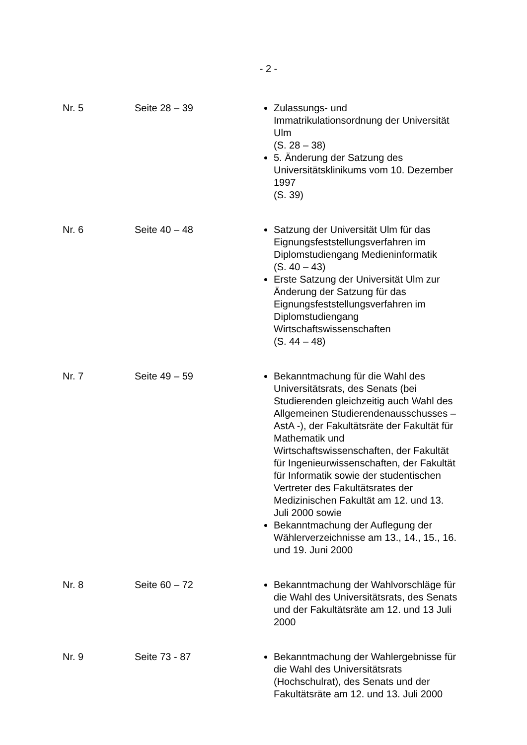- 2 -
| Nr. 5 | Seite 28 – 39 | Zulassungs- und Immatrikulationsordnung der Universität Ulm (S. 28 – 38) 5. Änderung der Satzung des Universitätsklinikums vom 10. Dezember 1997 (S. 39) |
| Nr. 6 | Seite 40 – 48 | Satzung der Universität Ulm für das Eignungsfeststellungsverfahren im Diplomstudiengang Medieninformatik (S. 40 – 43) Erste Satzung der Universität Ulm zur Änderung der Satzung für das Eignungsfeststellungsverfahren im Diplomstudiengang Wirtschaftswissenschaften (S. 44 – 48) |
| Nr. 7 | Seite 49 – 59 | Bekanntmachung für die Wahl des Universitätsrats, des Senats (bei Studierenden gleichzeitig auch Wahl des Allgemeinen Studierendenausschusses – AstA -), der Fakultätsräte der Fakultät für Mathematik und Wirtschaftswissenschaften, der Fakultät für Ingenieurwissenschaften, der Fakultät für Informatik sowie der studentischen Vertreter des Fakultätsrates der Medizinischen Fakultät am 12. und 13. Juli 2000 sowie Bekanntmachung der Auflegung der Wählerverzeichnisse am 13., 14., 15., 16. und 19. Juni 2000 |
| Nr. 8 | Seite 60 – 72 | Bekanntmachung der Wahlvorschläge für die Wahl des Universitätsrats, des Senats und der Fakultätsräte am 12. und 13 Juli 2000 |
| Nr. 9 | Seite 73 - 87 | Bekanntmachung der Wahlergebnisse für die Wahl des Universitätsrats (Hochschulrat), des Senats und der Fakultätsräte am 12. und 13. Juli 2000 |